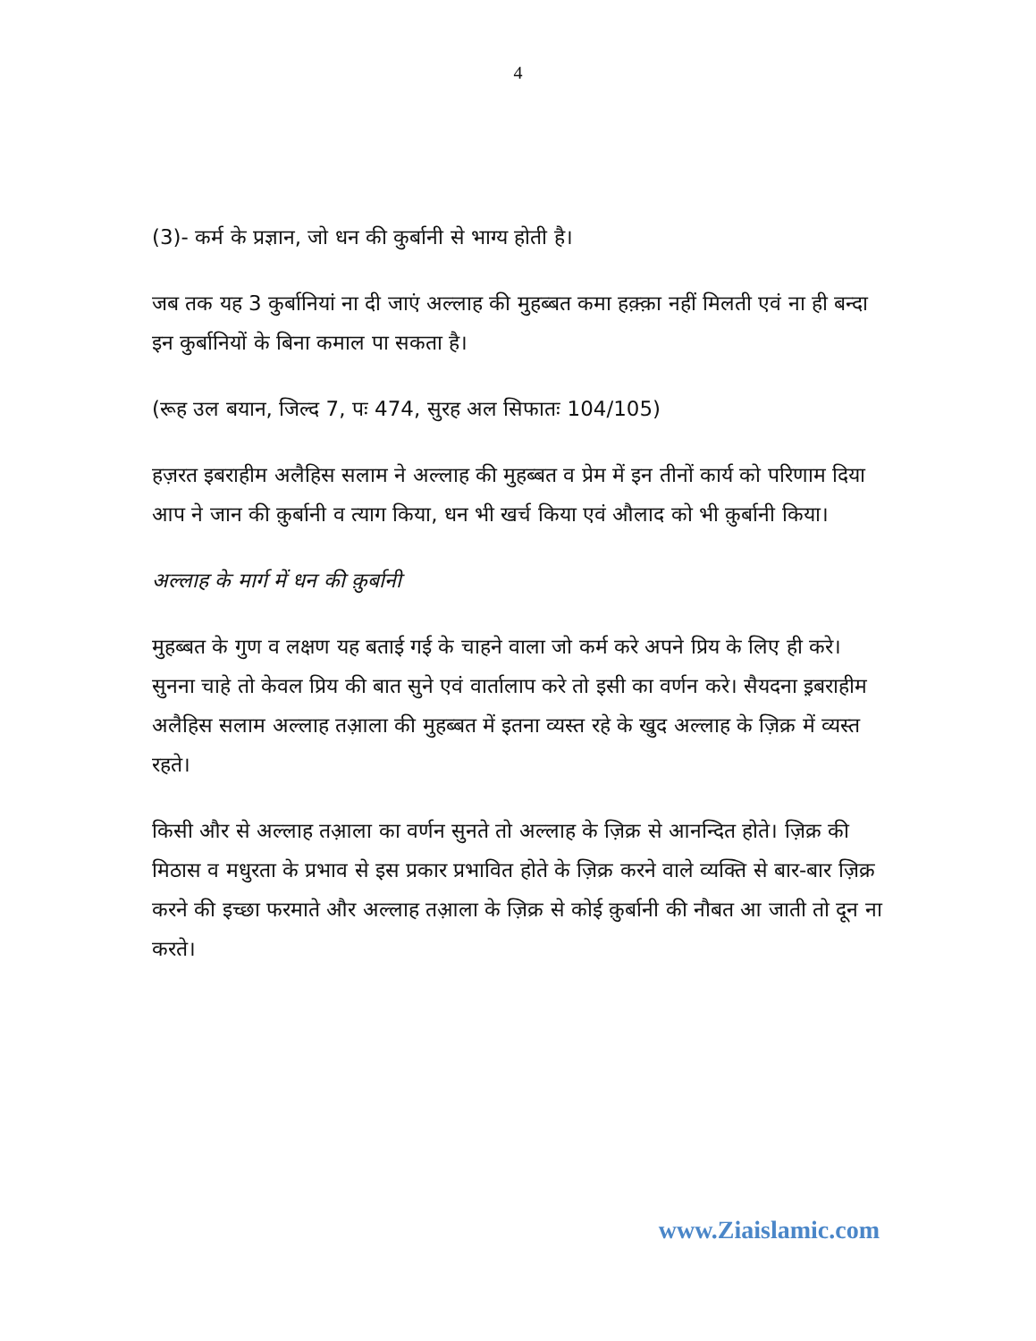4
(3)- कर्म के प्रज्ञान, जो धन की कुर्बानी से भाग्य होती है।
जब तक यह 3 कुर्बानियां ना दी जाएं अल्लाह की मुहब्बत कमा हक़्क़ा नहीं मिलती एवं ना ही बन्दा इन कुर्बानियों के बिना कमाल पा सकता है।
(रूह उल बयान, जिल्द 7, पः 474, सुरह अल सिफातः 104/105)
हज़रत इबराहीम अलैहिस सलाम ने अल्लाह की मुहब्बत व प्रेम में इन तीनों कार्य को परिणाम दिया आप ने जान की क़ुर्बानी व त्याग किया, धन भी खर्च किया एवं औलाद को भी क़ुर्बानी किया।
अल्लाह के मार्ग में धन की क़ुर्बानी
मुहब्बत के गुण व लक्षण यह बताई गई के चाहने वाला जो कर्म करे अपने प्रिय के लिए ही करे। सुनना चाहे तो केवल प्रिय की बात सुने एवं वार्तालाप करे तो इसी का वर्णन करे। सैयदना इ़बराहीम अलैहिस सलाम अल्लाह तआ़ला की मुहब्बत में इतना व्यस्त रहे के खुद अल्लाह के ज़िक्र में व्यस्त रहते।
किसी और से अल्लाह तआ़ला का वर्णन सुनते तो अल्लाह के ज़िक्र से आनन्दित होते। ज़िक्र की मिठास व मधुरता के प्रभाव से इस प्रकार प्रभावित होते के ज़िक्र करने वाले व्यक्ति से बार-बार ज़िक्र करने की इच्छा फरमाते और अल्लाह तआ़ला के ज़िक्र से कोई क़ुर्बानी की नौबत आ जाती तो दून ना करते।
www.Ziaislamic.com